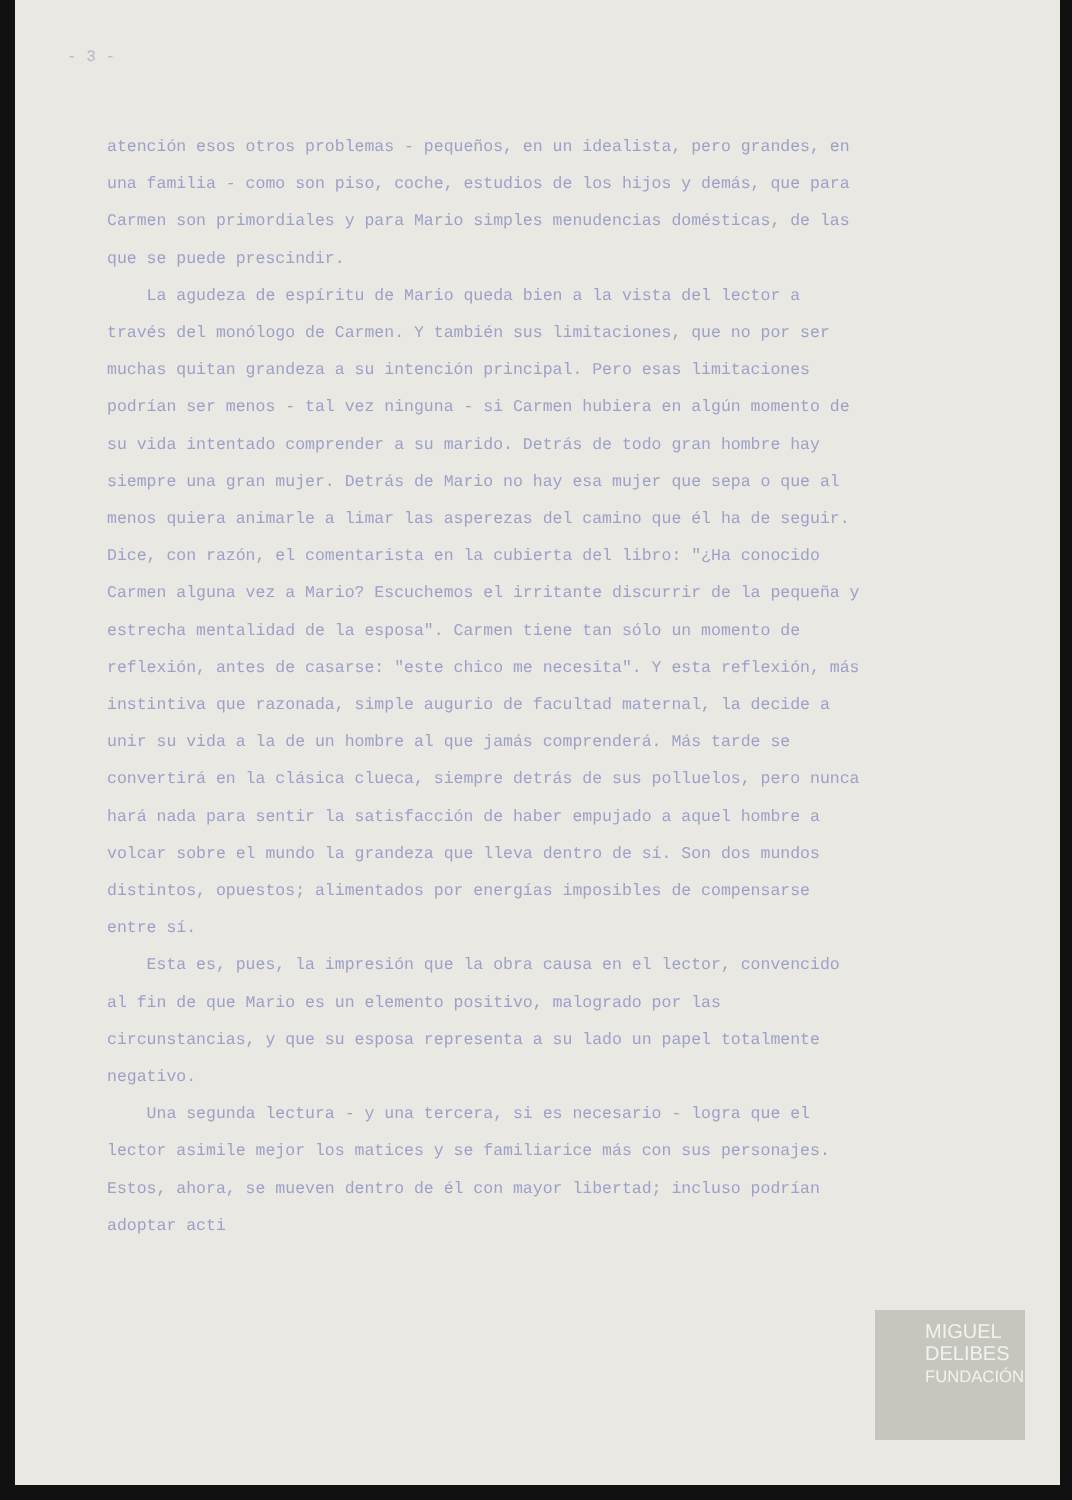- 3 -
atención esos otros problemas - pequeños, en un idealista, pero grandes, en una familia - como son piso, coche, estudios de los hijos y demás, que para Carmen son primordiales y para Mario simples menudencias domésticas, de las que se puede prescindir.
La agudeza de espíritu de Mario queda bien a la vista del lector a través del monólogo de Carmen. Y también sus limitaciones, que no por ser muchas quitan grandeza a su intención principal. Pero esas limitaciones podrían ser menos - tal vez ninguna - si Carmen hubiera en algún momento de su vida intentado comprender a su marido. Detrás de todo gran hombre hay siempre una gran mujer. Detrás de Mario no hay esa mujer que sepa o que al menos quiera animarle a limar las asperezas del camino que él ha de seguir. Dice, con razón, el comentarista en la cubierta del libro: "¿Ha conocido Carmen alguna vez a Mario? Escuchemos el irritante discurrir de la pequeña y estrecha mentalidad de la esposa". Carmen tiene tan sólo un momento de reflexión, antes de casarse: "este chico me necesita". Y esta reflexión, más instintiva que razonada, simple augurio de facultad maternal, la decide a unir su vida a la de un hombre al que jamás comprenderá. Más tarde se convertirá en la clásica clueca, siempre detrás de sus polluelos, pero nunca hará nada para sentir la satisfacción de haber empujado a aquel hombre a volcar sobre el mundo la grandeza que lleva dentro de sí. Son dos mundos distintos, opuestos; alimentados por energías imposibles de compensarse entre sí.
Esta es, pues, la impresión que la obra causa en el lector, convencido al fin de que Mario es un elemento positivo, malogrado por las circunstancias, y que su esposa representa a su lado un papel totalmente negativo.
Una segunda lectura - y una tercera, si es necesario - logra que el lector asimile mejor los matices y se familiarice más con sus personajes. Estos, ahora, se mueven dentro de él con mayor libertad; incluso podrían adoptar acti
MIGUEL
DELIBES
FUNDACIÓN